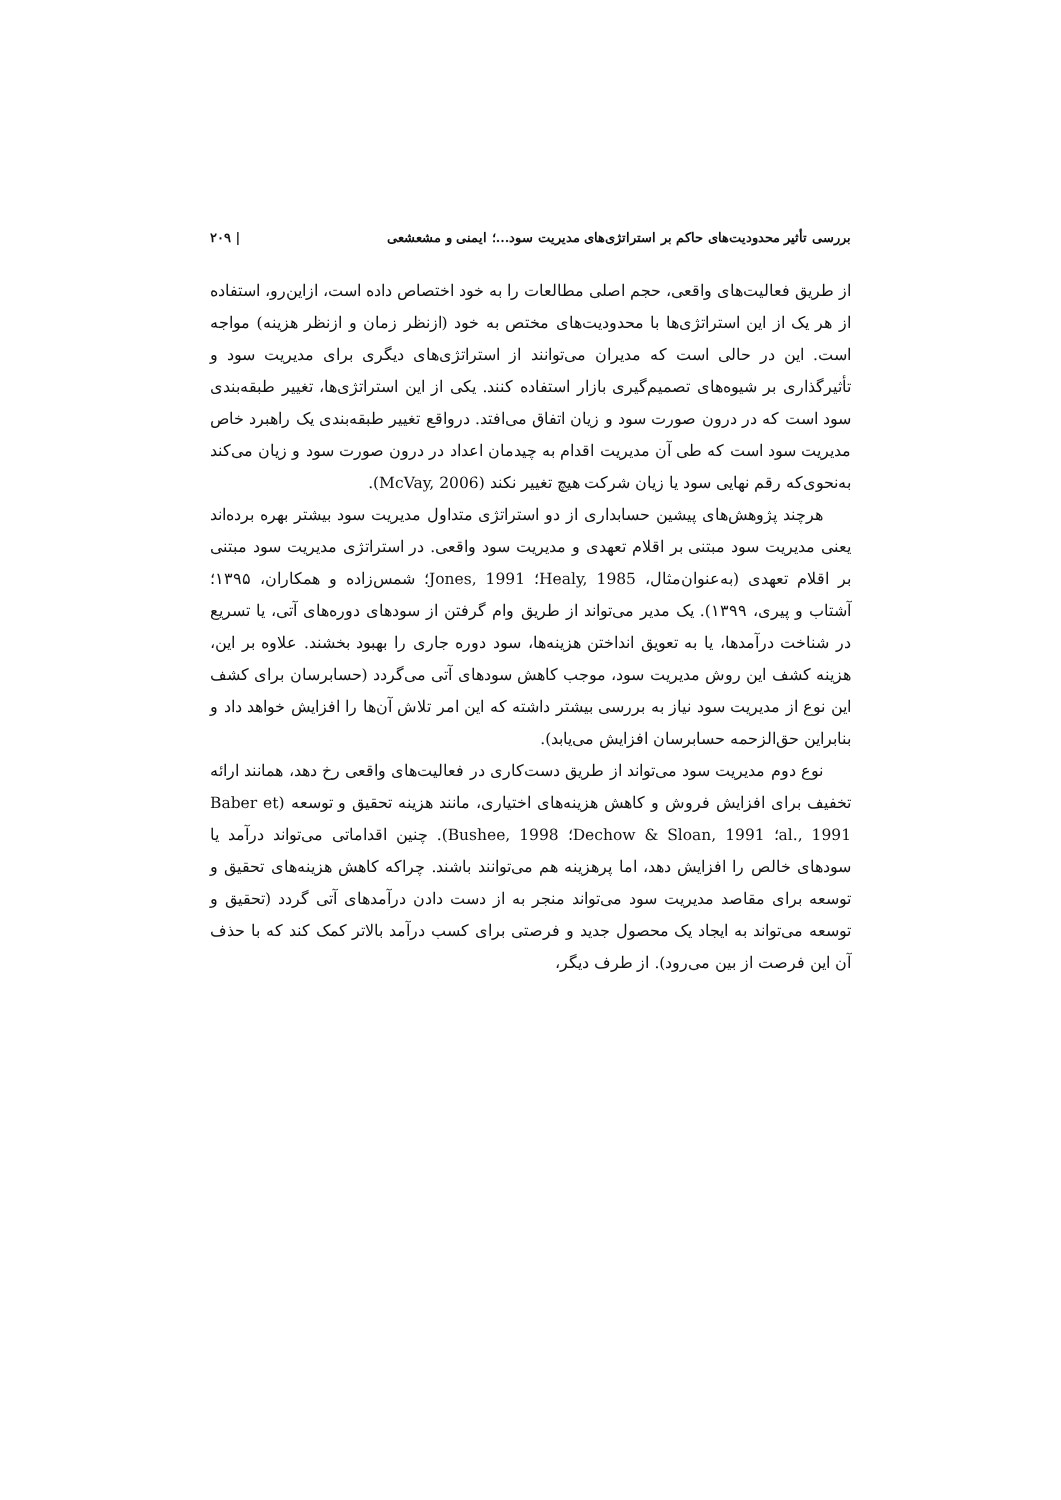بررسی تأثیر محدودیت‌های حاکم بر استراتژی‌های مدیریت سود...؛ ایمنی و مشعشعی | ۲۰۹
از طریق فعالیت‌های واقعی، حجم اصلی مطالعات را به خود اختصاص داده است، ازاین‌رو، استفاده از هر یک از این استراتژی‌ها با محدودیت‌های مختص به خود (ازنظر زمان و ازنظر هزینه) مواجه است. این در حالی است که مدیران می‌توانند از استراتژی‌های دیگری برای مدیریت سود و تأثیرگذاری بر شیوه‌های تصمیم‌گیری بازار استفاده کنند. یکی از این استراتژی‌ها، تغییر طبقه‌بندی سود است که در درون صورت سود و زیان اتفاق می‌افتد. درواقع تغییر طبقه‌بندی یک راهبرد خاص مدیریت سود است که طی آن مدیریت اقدام به چیدمان اعداد در درون صورت سود و زیان می‌کند به‌نحوی‌که رقم نهایی سود یا زیان شرکت هیچ تغییر نکند (McVay, 2006).
هرچند پژوهش‌های پیشین حسابداری از دو استراتژی متداول مدیریت سود بیشتر بهره برده‌اند یعنی مدیریت سود مبتنی بر اقلام تعهدی و مدیریت سود واقعی. در استراتژی مدیریت سود مبتنی بر اقلام تعهدی (به‌عنوان‌مثال، Healy, 1985؛ Jones, 1991؛ شمس‌زاده و همکاران، ۱۳۹۵؛ آشتاب و پیری، ۱۳۹۹). یک مدیر می‌تواند از طریق وام گرفتن از سودهای دوره‌های آتی، یا تسریع در شناخت درآمدها، یا به تعویق انداختن هزینه‌ها، سود دوره جاری را بهبود بخشند. علاوه بر این، هزینه کشف این روش مدیریت سود، موجب کاهش سودهای آتی می‌گردد (حسابرسان برای کشف این نوع از مدیریت سود نیاز به بررسی بیشتر داشته که این امر تلاش آن‌ها را افزایش خواهد داد و بنابراین حق‌الزحمه حسابرسان افزایش می‌یابد).
نوع دوم مدیریت سود می‌تواند از طریق دست‌کاری در فعالیت‌های واقعی رخ دهد، همانند ارائه تخفیف برای افزایش فروش و کاهش هزینه‌های اختیاری، مانند هزینه تحقیق و توسعه (Baber et al., 1991؛ Dechow & Sloan, 1991؛ Bushee, 1998). چنین اقداماتی می‌تواند درآمد یا سودهای خالص را افزایش دهد، اما پرهزینه هم می‌توانند باشند. چراکه کاهش هزینه‌های تحقیق و توسعه برای مقاصد مدیریت سود می‌تواند منجر به از دست دادن درآمدهای آتی گردد (تحقیق و توسعه می‌تواند به ایجاد یک محصول جدید و فرصتی برای کسب درآمد بالاتر کمک کند که با حذف آن این فرصت از بین می‌رود). از طرف دیگر،